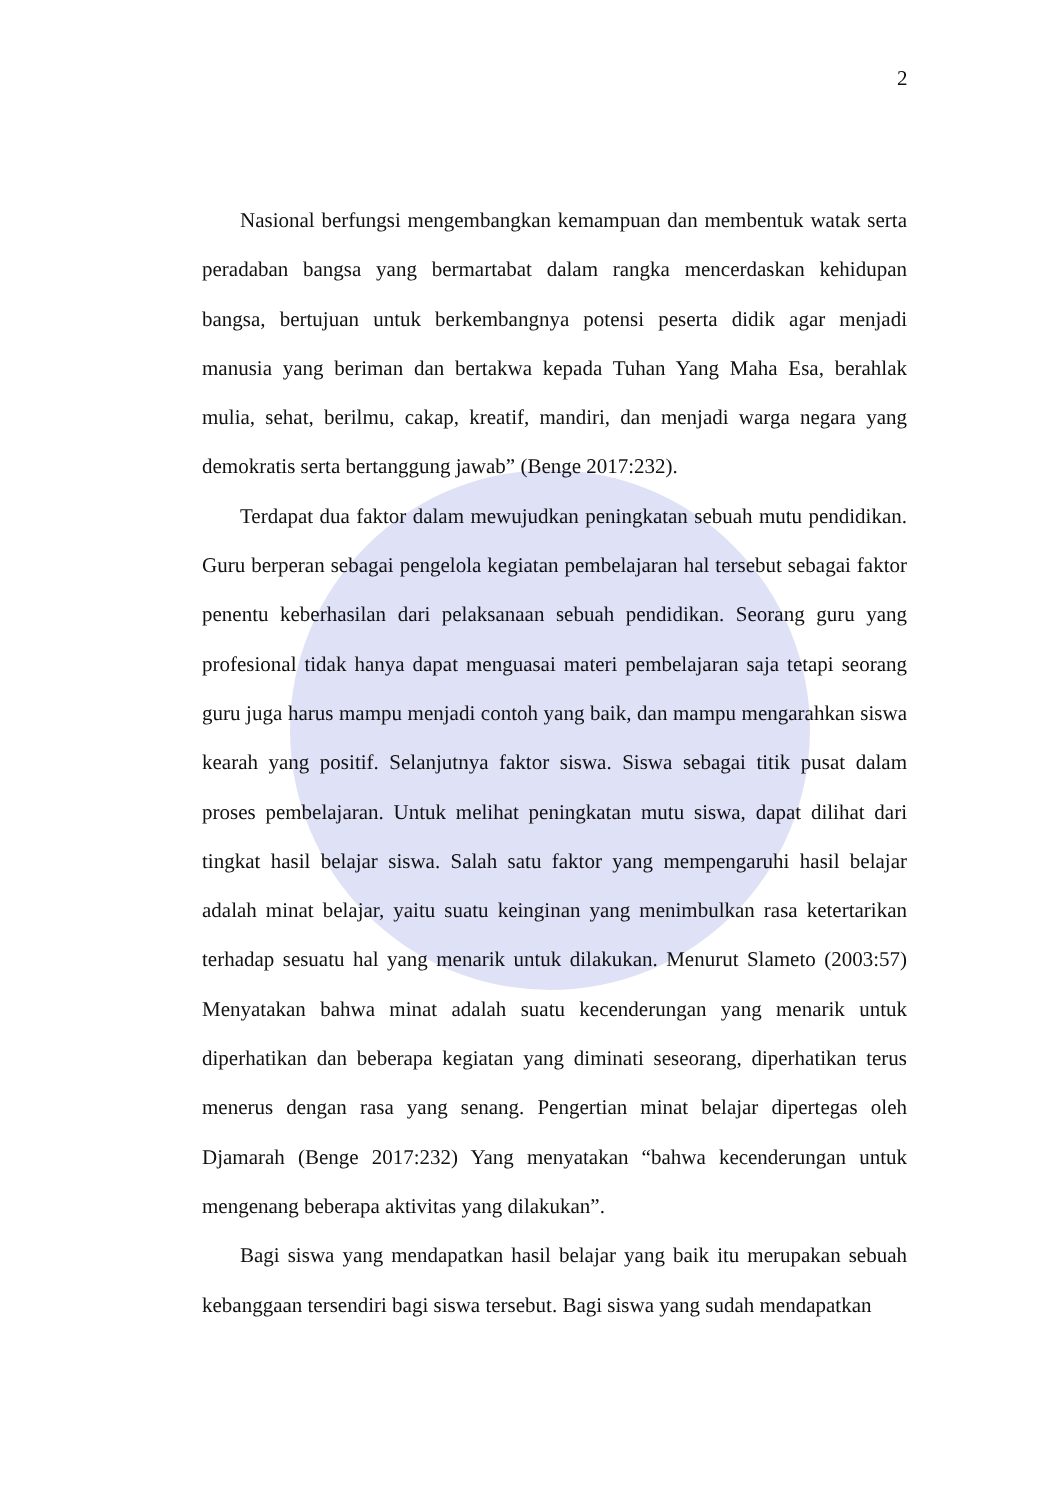2
Nasional berfungsi mengembangkan kemampuan dan membentuk watak serta peradaban bangsa yang bermartabat dalam rangka mencerdaskan kehidupan bangsa, bertujuan untuk berkembangnya potensi peserta didik agar menjadi manusia yang beriman dan bertakwa kepada Tuhan Yang Maha Esa, berahlak mulia, sehat, berilmu, cakap, kreatif, mandiri, dan menjadi warga negara yang demokratis serta bertanggung jawab” (Benge 2017:232).
Terdapat dua faktor dalam mewujudkan peningkatan sebuah mutu pendidikan. Guru berperan sebagai pengelola kegiatan pembelajaran hal tersebut sebagai faktor penentu keberhasilan dari pelaksanaan sebuah pendidikan. Seorang guru yang profesional tidak hanya dapat menguasai materi pembelajaran saja tetapi seorang guru juga harus mampu menjadi contoh yang baik, dan mampu mengarahkan siswa kearah yang positif. Selanjutnya faktor siswa. Siswa sebagai titik pusat dalam proses pembelajaran. Untuk melihat peningkatan mutu siswa, dapat dilihat dari tingkat hasil belajar siswa. Salah satu faktor yang mempengaruhi hasil belajar adalah minat belajar, yaitu suatu keinginan yang menimbulkan rasa ketertarikan terhadap sesuatu hal yang menarik untuk dilakukan. Menurut Slameto (2003:57) Menyatakan bahwa minat adalah suatu kecenderungan yang menarik untuk diperhatikan dan beberapa kegiatan yang diminati seseorang, diperhatikan terus menerus dengan rasa yang senang. Pengertian minat belajar dipertegas oleh Djamarah (Benge 2017:232) Yang menyatakan “bahwa kecenderungan untuk mengenang beberapa aktivitas yang dilakukan”.
Bagi siswa yang mendapatkan hasil belajar yang baik itu merupakan sebuah kebanggaan tersendiri bagi siswa tersebut. Bagi siswa yang sudah mendapatkan